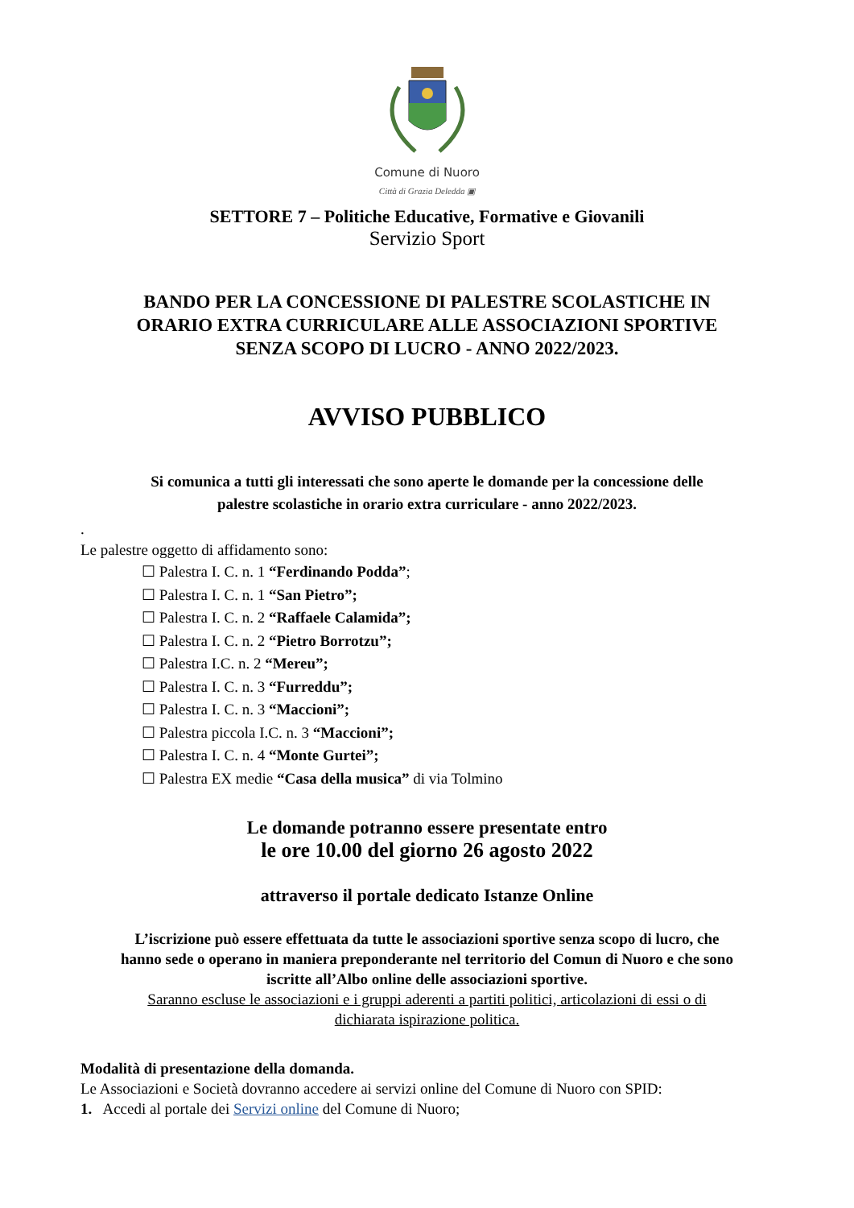Comune di Nuoro
Città di Grazia Deledda ▣
SETTORE 7 – Politiche Educative, Formative e Giovanili
Servizio Sport
BANDO PER LA CONCESSIONE DI PALESTRE SCOLASTICHE IN
ORARIO EXTRA CURRICULARE ALLE ASSOCIAZIONI SPORTIVE
SENZA SCOPO DI LUCRO - ANNO 2022/2023.
AVVISO PUBBLICO
Si comunica a tutti gli interessati che sono aperte le domande per la concessione delle
palestre scolastiche in orario extra curriculare - anno 2022/2023.
.
Le palestre oggetto di affidamento sono:
☐ Palestra I. C. n. 1 “Ferdinando Podda”;
☐ Palestra I. C. n. 1 “San Pietro”;
☐ Palestra I. C. n. 2 “Raffaele Calamida”;
☐ Palestra I. C. n. 2 “Pietro Borrotzu”;
☐ Palestra I.C. n. 2 “Mereu”;
☐ Palestra I. C. n. 3 “Furreddu”;
☐ Palestra I. C. n. 3 “Maccioni”;
☐ Palestra piccola I.C. n. 3 “Maccioni”;
☐ Palestra I. C. n. 4 “Monte Gurtei”;
☐ Palestra EX medie “Casa della musica” di via Tolmino
Le domande potranno essere presentate entro
le ore 10.00 del giorno 26 agosto 2022
attraverso il portale dedicato Istanze Online
L’iscrizione può essere effettuata da tutte le associazioni sportive senza scopo di lucro, che
hanno sede o operano in maniera preponderante nel territorio del Comun di Nuoro e che sono
iscritte all’Albo online delle associazioni sportive.
Saranno escluse le associazioni e i gruppi aderenti a partiti politici, articolazioni di essi o di
dichiarata ispirazione politica.
Modalità di presentazione della domanda.
Le Associazioni e Società dovranno accedere ai servizi online del Comune di Nuoro con SPID:
1. Accedi al portale dei Servizi online del Comune di Nuoro;